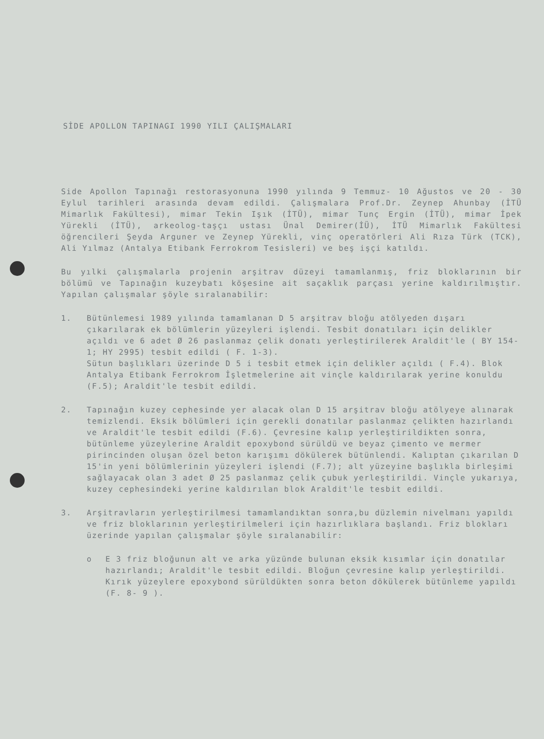SİDE APOLLON TAPINAGI 1990 YILI ÇALIŞMALARI
Side Apollon Tapınağı restorasyonuna 1990 yılında 9 Temmuz- 10 Ağustos ve 20 - 30 Eylul tarihleri arasında devam edildi. Çalışmalara Prof.Dr. Zeynep Ahunbay (İTÜ Mimarlık Fakültesi), mimar Tekin Işık (İTÜ), mimar Tunç Ergin (İTÜ), mimar İpek Yürekli (İTÜ), arkeolog-taşçı ustası Ünal Demirer(İÜ), İTÜ Mimarlık Fakültesi öğrencileri Şeyda Arguner ve Zeynep Yürekli, vinç operatörleri Ali Rıza Türk (TCK), Ali Yılmaz (Antalya Etibank Ferrokrom Tesisleri) ve beş işçi katıldı.
Bu yılki çalışmalarla projenin arşitrav düzeyi tamamlanmış, friz bloklarının bir bölümü ve Tapınağın kuzeybatı köşesine ait saçaklık parçası yerine kaldırılmıştır. Yapılan çalışmalar şöyle sıralanabilir:
1. Bütünlemesi 1989 yılında tamamlanan D 5 arşitrav bloğu atölyeden dışarı çıkarılarak ek bölümlerin yüzeyleri işlendi. Tesbit donatıları için delikler açıldı ve 6 adet Ø 26 paslanmaz çelik donatı yerleştirilerek Araldit'le ( BY 154-1; HY 2995) tesbit edildi ( F. 1-3).
Sütun başlıkları üzerinde D 5 i tesbit etmek için delikler açıldı ( F.4). Blok Antalya Etibank Ferrokrom İşletmelerine ait vinçle kaldırılarak yerine konuldu (F.5); Araldit'le tesbit edildi.
2. Tapınağın kuzey cephesinde yer alacak olan D 15 arşitrav bloğu atölyeye alınarak temizlendi. Eksik bölümleri için gerekli donatılar paslanmaz çelikten hazırlandı ve Araldit'le tesbit edildi (F.6). Çevresine kalıp yerleştirildikten sonra, bütünleme yüzeylerine Araldit epoxybond sürüldü ve beyaz çimento ve mermer pirincinden oluşan özel beton karışımı dökülerek bütünlendi. Kalıptan çıkarılan D 15'in yeni bölümlerinin yüzeyleri işlendi (F.7); alt yüzeyine başlıkla birleşimi sağlayacak olan 3 adet Ø 25 paslanmaz çelik çubuk yerleştirildi. Vinçle yukarıya, kuzey cephesindeki yerine kaldırılan blok Araldit'le tesbit edildi.
3. Arşitravların yerleştirilmesi tamamlandıktan sonra,bu düzlemin nivelmanı yapıldı ve friz bloklarının yerleştirilmeleri için hazırlıklara başlandı. Friz blokları üzerinde yapılan çalışmalar şöyle sıralanabilir:
o E 3 friz bloğunun alt ve arka yüzünde bulunan eksik kısımlar için donatılar hazırlandı; Araldit'le tesbit edildi. Bloğun çevresine kalıp yerleştirildi. Kırık yüzeylere epoxybond sürüldükten sonra beton dökülerek bütünleme yapıldı (F. 8- 9 ).